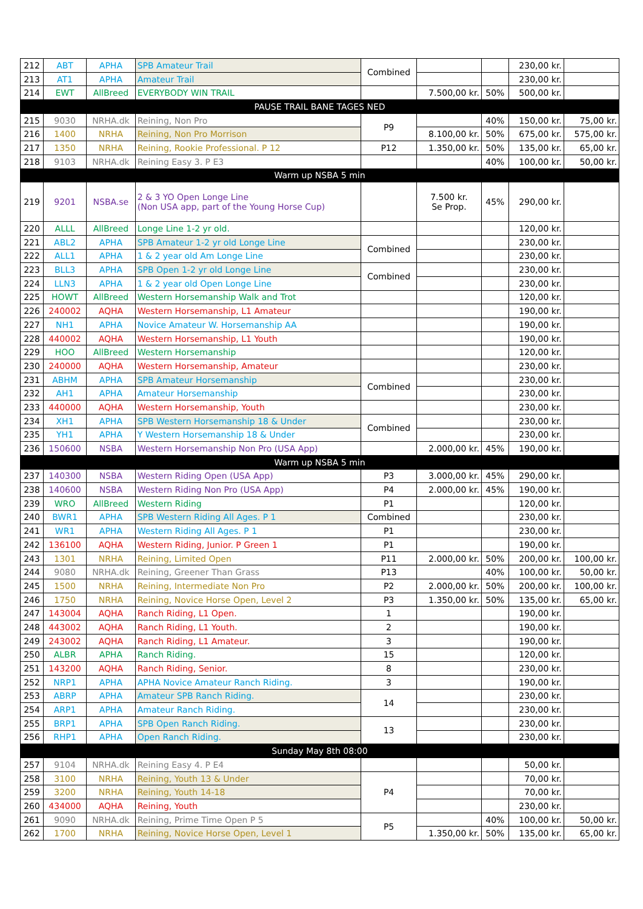| 212 | ABT | APHA | SPB Amateur Trail | Combined | | | 230,00 kr. | |
| 213 | AT1 | APHA | Amateur Trail | | | | 230,00 kr. | |
| 214 | EWT | AllBreed | EVERYBODY WIN TRAIL | | 7.500,00 kr. | 50% | 500,00 kr. | |
| PAUSE TRAIL BANE TAGES NED | | | | | | | | |
| 215 | 9030 | NRHA.dk | Reining, Non Pro | P9 | | 40% | 150,00 kr. | 75,00 kr. |
| 216 | 1400 | NRHA | Reining, Non Pro Morrison | | 8.100,00 kr. | 50% | 675,00 kr. | 575,00 kr. |
| 217 | 1350 | NRHA | Reining, Rookie Professional. P 12 | P12 | 1.350,00 kr. | 50% | 135,00 kr. | 65,00 kr. |
| 218 | 9103 | NRHA.dk | Reining Easy 3. P E3 | | | 40% | 100,00 kr. | 50,00 kr. |
| Warm up NSBA 5 min | | | | | | | | |
| 219 | 9201 | NSBA.se | 2 & 3 YO Open Longe Line (Non USA app, part of the Young Horse Cup) | | 7.500 kr. Se Prop. | 45% | 290,00 kr. | |
| 220 | ALLL | AllBreed | Longe Line 1-2 yr old. | | | | 120,00 kr. | |
| 221 | ABL2 | APHA | SPB Amateur 1-2 yr old Longe Line | Combined | | | 230,00 kr. | |
| 222 | ALL1 | APHA | 1 & 2 year old Am Longe Line | | | | 230,00 kr. | |
| 223 | BLL3 | APHA | SPB Open 1-2 yr old Longe Line | Combined | | | 230,00 kr. | |
| 224 | LLN3 | APHA | 1 & 2 year old Open Longe Line | | | | 230,00 kr. | |
| 225 | HOWT | AllBreed | Western Horsemanship Walk and Trot | | | | 120,00 kr. | |
| 226 | 240002 | AQHA | Western Horsemanship, L1 Amateur | | | | 190,00 kr. | |
| 227 | NH1 | APHA | Novice Amateur W. Horsemanship AA | | | | 190,00 kr. | |
| 228 | 440002 | AQHA | Western Horsemanship, L1 Youth | | | | 190,00 kr. | |
| 229 | HOO | AllBreed | Western Horsemanship | | | | 120,00 kr. | |
| 230 | 240000 | AQHA | Western Horsemanship, Amateur | | | | 230,00 kr. | |
| 231 | ABHM | APHA | SPB Amateur Horsemanship | Combined | | | 230,00 kr. | |
| 232 | AH1 | APHA | Amateur Horsemanship | | | | 230,00 kr. | |
| 233 | 440000 | AQHA | Western Horsemanship, Youth | | | | 230,00 kr. | |
| 234 | XH1 | APHA | SPB Western Horsemanship 18 & Under | Combined | | | 230,00 kr. | |
| 235 | YH1 | APHA | Y Western Horsemanship 18 & Under | | | | 230,00 kr. | |
| 236 | 150600 | NSBA | Western Horsemanship Non Pro (USA App) | | 2.000,00 kr. | 45% | 190,00 kr. | |
| Warm up NSBA 5 min | | | | | | | | |
| 237 | 140300 | NSBA | Western Riding Open (USA App) | P3 | 3.000,00 kr. | 45% | 290,00 kr. | |
| 238 | 140600 | NSBA | Western Riding Non Pro (USA App) | P4 | 2.000,00 kr. | 45% | 190,00 kr. | |
| 239 | WRO | AllBreed | Western Riding | P1 | | | 120,00 kr. | |
| 240 | BWR1 | APHA | SPB Western Riding All Ages. P 1 | Combined | | | 230,00 kr. | |
| 241 | WR1 | APHA | Western Riding All Ages. P 1 | P1 | | | 230,00 kr. | |
| 242 | 136100 | AQHA | Western Riding, Junior. P Green 1 | P1 | | | 190,00 kr. | |
| 243 | 1301 | NRHA | Reining, Limited Open | P11 | 2.000,00 kr. | 50% | 200,00 kr. | 100,00 kr. |
| 244 | 9080 | NRHA.dk | Reining, Greener Than Grass | P13 | | 40% | 100,00 kr. | 50,00 kr. |
| 245 | 1500 | NRHA | Reining, Intermediate Non Pro | P2 | 2.000,00 kr. | 50% | 200,00 kr. | 100,00 kr. |
| 246 | 1750 | NRHA | Reining, Novice Horse Open, Level 2 | P3 | 1.350,00 kr. | 50% | 135,00 kr. | 65,00 kr. |
| 247 | 143004 | AQHA | Ranch Riding, L1 Open. | 1 | | | 190,00 kr. | |
| 248 | 443002 | AQHA | Ranch Riding, L1 Youth. | 2 | | | 190,00 kr. | |
| 249 | 243002 | AQHA | Ranch Riding, L1 Amateur. | 3 | | | 190,00 kr. | |
| 250 | ALBR | APHA | Ranch Riding. | 15 | | | 120,00 kr. | |
| 251 | 143200 | AQHA | Ranch Riding, Senior. | 8 | | | 230,00 kr. | |
| 252 | NRP1 | APHA | APHA Novice Amateur Ranch Riding. | 3 | | | 190,00 kr. | |
| 253 | ABRP | APHA | Amateur SPB Ranch Riding. | 14 | | | 230,00 kr. | |
| 254 | ARP1 | APHA | Amateur Ranch Riding. | | | | 230,00 kr. | |
| 255 | BRP1 | APHA | SPB Open Ranch Riding. | 13 | | | 230,00 kr. | |
| 256 | RHP1 | APHA | Open Ranch Riding. | | | | 230,00 kr. | |
| Sunday May 8th 08:00 | | | | | | | | |
| 257 | 9104 | NRHA.dk | Reining Easy 4. P E4 | | | | 50,00 kr. | |
| 258 | 3100 | NRHA | Reining, Youth 13 & Under | P4 | | | 70,00 kr. | |
| 259 | 3200 | NRHA | Reining, Youth 14-18 | | | | 70,00 kr. | |
| 260 | 434000 | AQHA | Reining, Youth | | | | 230,00 kr. | |
| 261 | 9090 | NRHA.dk | Reining, Prime Time Open P 5 | P5 | | 40% | 100,00 kr. | 50,00 kr. |
| 262 | 1700 | NRHA | Reining, Novice Horse Open, Level 1 | | 1.350,00 kr. | 50% | 135,00 kr. | 65,00 kr. |